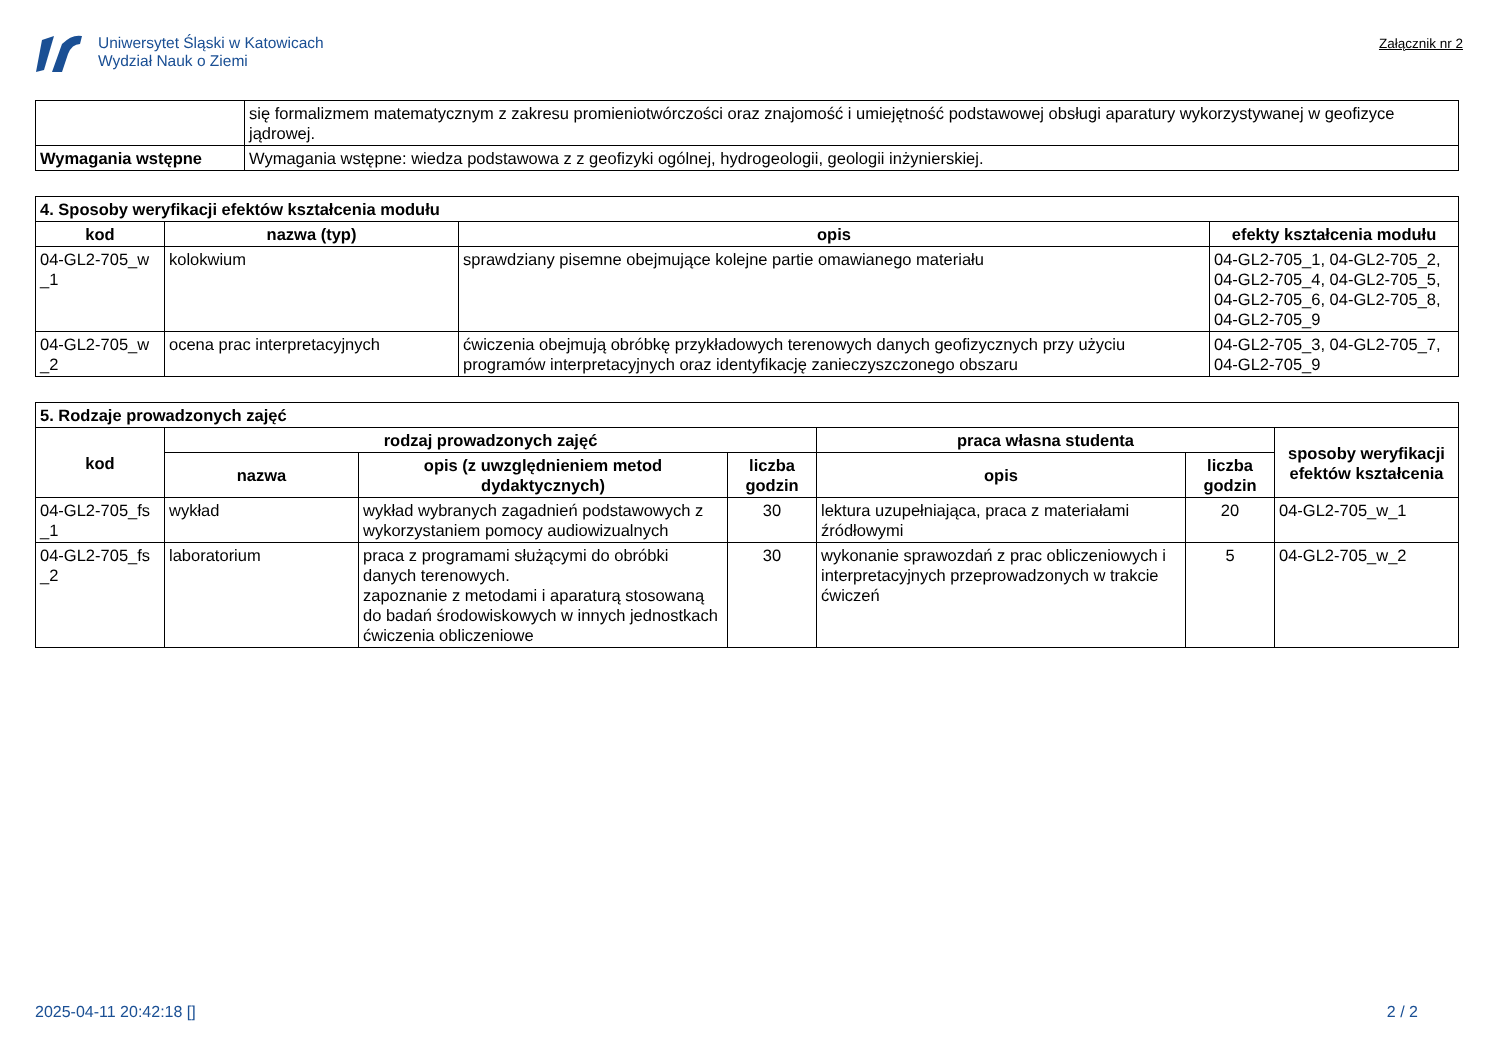Uniwersytet Śląski w Katowicach
Wydział Nauk o Ziemi
Załącznik nr 2
| | się formalizmem matematycznym z zakresu promieniotwórczości oraz znajomość i umiejętność podstawowej obsługi aparatury wykorzystywanej w geofizyce jądrowej. |
| Wymagania wstępne | Wymagania wstępne: wiedza podstawowa z z geofizyki ogólnej, hydrogeologii, geologii inżynierskiej. |
| 4. Sposoby weryfikacji efektów kształcenia modułu | | | |
| --- | --- | --- | --- |
| kod | nazwa (typ) | opis | efekty kształcenia modułu |
| 04-GL2-705_w _1 | kolokwium | sprawdziany pisemne obejmujące kolejne partie omawianego materiału | 04-GL2-705_1, 04-GL2-705_2, 04-GL2-705_4, 04-GL2-705_5, 04-GL2-705_6, 04-GL2-705_8, 04-GL2-705_9 |
| 04-GL2-705_w _2 | ocena prac interpretacyjnych | ćwiczenia obejmują obróbkę przykładowych terenowych danych geofizycznych przy użyciu programów interpretacyjnych oraz identyfikację zanieczyszczonego obszaru | 04-GL2-705_3, 04-GL2-705_7, 04-GL2-705_9 |
| 5. Rodzaje prowadzonych zajęć | | | | | | |
| --- | --- | --- | --- | --- | --- | --- |
| kod | rodzaj prowadzonych zajęć | | | praca własna studenta | | sposoby weryfikacji efektów kształcenia |
| | nazwa | opis (z uwzględnieniem metod dydaktycznych) | liczba godzin | opis | liczba godzin | |
| 04-GL2-705_fs _1 | wykład | wykład wybranych zagadnień podstawowych z wykorzystaniem pomocy audiowizualnych | 30 | lektura uzupełniająca, praca z materiałami źródłowymi | 20 | 04-GL2-705_w_1 |
| 04-GL2-705_fs _2 | laboratorium | praca z programami służącymi do obróbki danych terenowych. zapoznanie z metodami i aparaturą stosowaną do badań środowiskowych w innych jednostkach ćwiczenia obliczeniowe | 30 | wykonanie sprawozdań z prac obliczeniowych i interpretacyjnych przeprowadzonych w trakcie ćwiczeń | 5 | 04-GL2-705_w_2 |
2025-04-11 20:42:18 [] 2 / 2